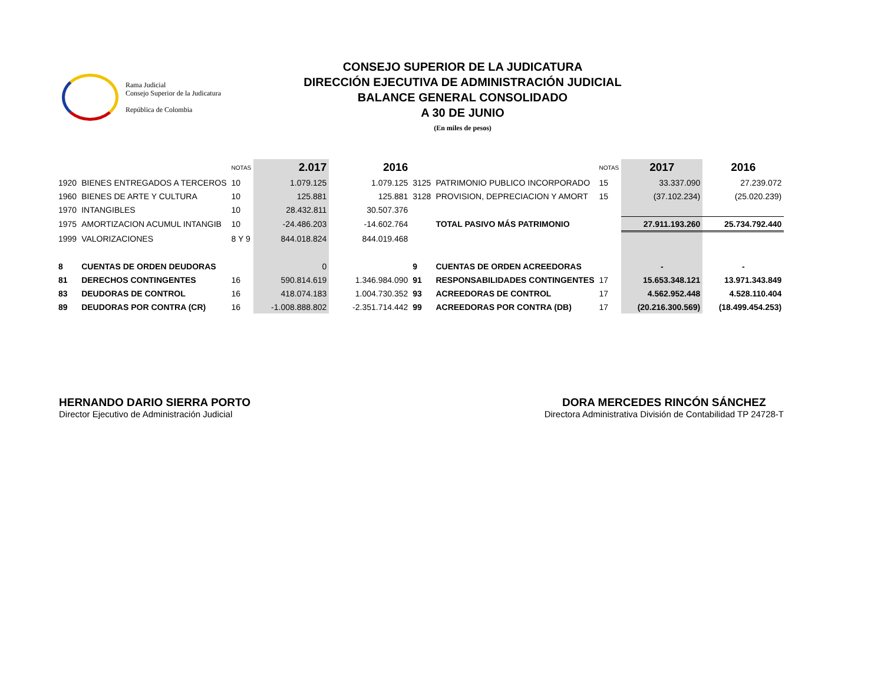Rama Judicial
Consejo Superior de la Judicatura
República de Colombia
CONSEJO SUPERIOR DE LA JUDICATURA
DIRECCIÓN EJECUTIVA DE ADMINISTRACIÓN JUDICIAL
BALANCE GENERAL CONSOLIDADO
A 30 DE JUNIO
(En miles de pesos)
| | | NOTAS | 2.017 | 2016 | | | NOTAS | 2017 | 2016 |
| --- | --- | --- | --- | --- | --- | --- | --- | --- | --- |
| 1920 | BIENES ENTREGADOS A TERCEROS | 10 | 1.079.125 | 1.079.125 | 3125 | PATRIMONIO PUBLICO INCORPORADO | 15 | 33.337.090 | 27.239.072 |
| 1960 | BIENES DE ARTE Y CULTURA | 10 | 125.881 | 125.881 | 3128 | PROVISION, DEPRECIACION Y AMORT | 15 | (37.102.234) | (25.020.239) |
| 1970 | INTANGIBLES | 10 | 28.432.811 | 30.507.376 | | | | | |
| 1975 | AMORTIZACION ACUMUL INTANGIB | 10 | -24.486.203 | -14.602.764 | | TOTAL PASIVO MÁS PATRIMONIO | | 27.911.193.260 | 25.734.792.440 |
| 1999 | VALORIZACIONES | 8 Y 9 | 844.018.824 | 844.019.468 | | | | | |
| 8 | CUENTAS DE ORDEN DEUDORAS | | 0 | | 9 | CUENTAS DE ORDEN ACREEDORAS | | - | - |
| 81 | DERECHOS CONTINGENTES | 16 | 590.814.619 | 1.346.984.090 | 91 | RESPONSABILIDADES CONTINGENTES | 17 | 15.653.348.121 | 13.971.343.849 |
| 83 | DEUDORAS DE CONTROL | 16 | 418.074.183 | 1.004.730.352 | 93 | ACREEDORAS DE CONTROL | 17 | 4.562.952.448 | 4.528.110.404 |
| 89 | DEUDORAS POR CONTRA (CR) | 16 | -1.008.888.802 | -2.351.714.442 | 99 | ACREEDORAS POR CONTRA (DB) | 17 | (20.216.300.569) | (18.499.454.253) |
HERNANDO DARIO SIERRA PORTO
Director Ejecutivo de Administración Judicial
DORA MERCEDES RINCÓN SÁNCHEZ
Directora Administrativa División de Contabilidad TP 24728-T